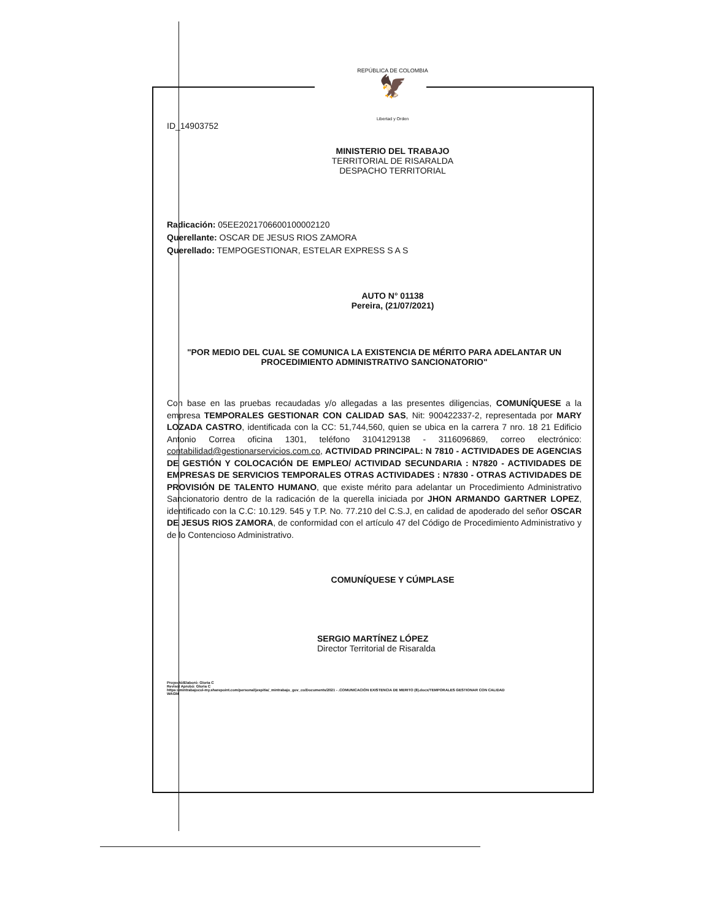REPÚBLICA DE COLOMBIA
🦅
Libertad y Orden
ID_14903752
MINISTERIO DEL TRABAJO
TERRITORIAL DE RISARALDA
DESPACHO TERRITORIAL
Radicación: 05EE2021706600100002120
Querellante: OSCAR DE JESUS RIOS ZAMORA
Querellado: TEMPOGESTIONAR, ESTELAR EXPRESS S A S
AUTO N° 01138
Pereira, (21/07/2021)
"POR MEDIO DEL CUAL SE COMUNICA LA EXISTENCIA DE MÉRITO PARA ADELANTAR UN PROCEDIMIENTO ADMINISTRATIVO SANCIONATORIO"
Con base en las pruebas recaudadas y/o allegadas a las presentes diligencias, COMUNÍQUESE a la empresa TEMPORALES GESTIONAR CON CALIDAD SAS, Nit: 900422337-2, representada por MARY LOZADA CASTRO, identificada con la CC: 51,744,560, quien se ubica en la carrera 7 nro. 18 21 Edificio Antonio Correa oficina 1301, teléfono 3104129138 - 3116096869, correo electrónico: contabilidad@gestionarservicios.com.co, ACTIVIDAD PRINCIPAL: N 7810 - ACTIVIDADES DE AGENCIAS DE GESTIÓN Y COLOCACIÓN DE EMPLEO/ ACTIVIDAD SECUNDARIA : N7820 - ACTIVIDADES DE EMPRESAS DE SERVICIOS TEMPORALES OTRAS ACTIVIDADES : N7830 - OTRAS ACTIVIDADES DE PROVISIÓN DE TALENTO HUMANO, que existe mérito para adelantar un Procedimiento Administrativo Sancionatorio dentro de la radicación de la querella iniciada por JHON ARMANDO GARTNER LOPEZ, identificado con la C.C: 10.129. 545 y T.P. No. 77.210 del C.S.J, en calidad de apoderado del señor OSCAR DE JESUS RIOS ZAMORA, de conformidad con el artículo 47 del Código de Procedimiento Administrativo y de lo Contencioso Administrativo.
COMUNÍQUESE Y CÚMPLASE
SERGIO MARTÍNEZ LÓPEZ
Director Territorial de Risaralda
Proyectó/Elaboró: Gloria C
Revisó/ Aprobó: Gloria C
https://mintrabajocol-my.sharepoint.com/personal/jespitia/_mintrabajo_gov_co/Documents/2021 - .COMUNICACIÓN EXISTENCIA DE MERITO (8).docx/TEMPORALES GESTIONAR CON CALIDAD
WAGM